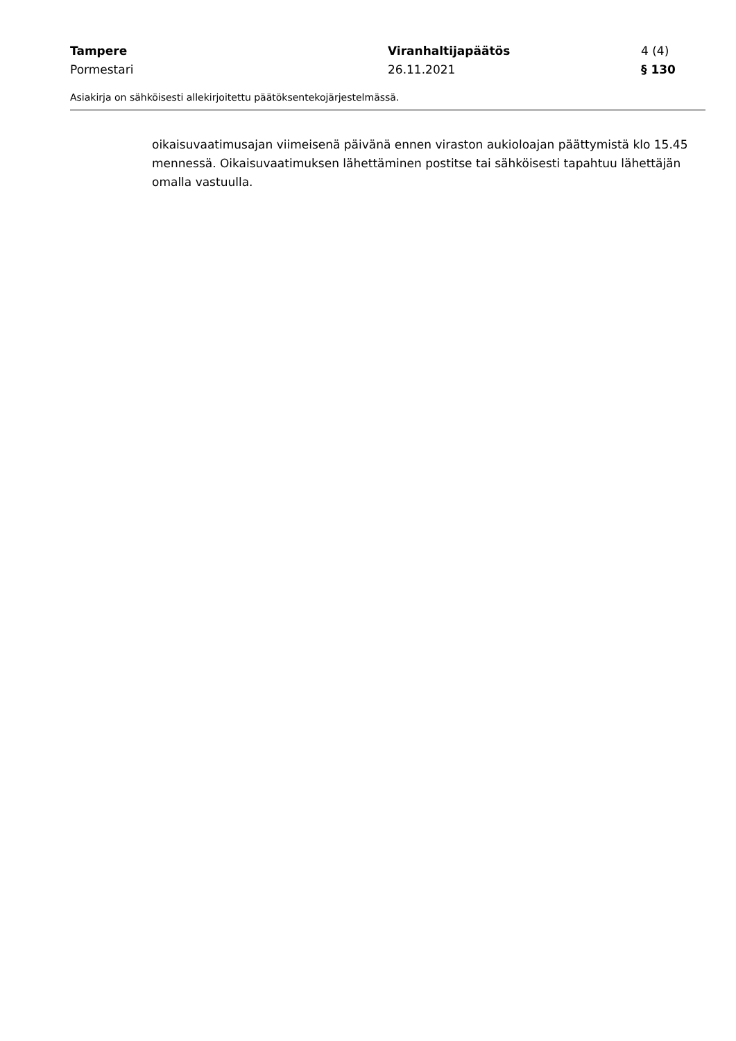Tampere Viranhaltijapäätös 4 (4)
Pormestari 26.11.2021 § 130
Asiakirja on sähköisesti allekirjoitettu päätöksentekojärjestelmässä.
oikaisuvaatimusajan viimeisenä päivänä ennen viraston aukioloajan päättymistä klo 15.45 mennessä. Oikaisuvaatimuksen lähettäminen postitse tai sähköisesti tapahtuu lähettäjän omalla vastuulla.